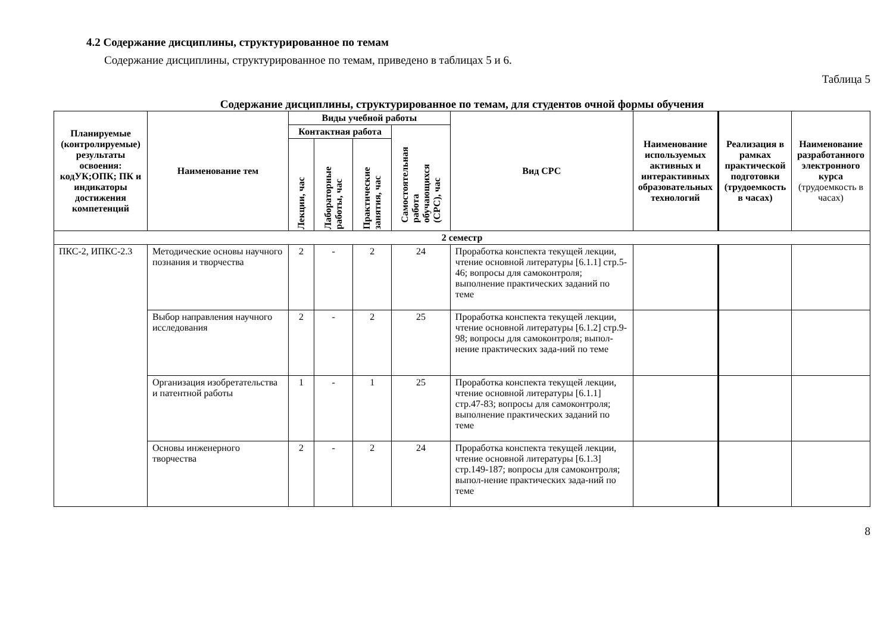4.2 Содержание дисциплины, структурированное по темам
Содержание дисциплины, структурированное по темам, приведено в таблицах 5 и 6.
Таблица 5
Содержание дисциплины, структурированное по темам, для студентов очной формы обучения
| Планируемые (контролируемые) результаты освоения: кодУК;ОПК; ПК и индикаторы достижения компетенций | Наименование тем | Виды учебной работы | | | | Вид СРС | Наименование используемых активных и интерактивных образовательных технологий | Реализация в рамках практической подготовки (трудоемкость в часах) | Наименование разработанного электронного курса (трудоемкость в часах) |
| --- | --- | --- | --- | --- | --- | --- | --- | --- | --- |
| | | Контактная работа | | | Самостоятельная работа обучающихся (СРС), час | | | | |
| | | Лекции, час | Лабораторные работы, час | Практические занятия, час | | | | | |
| 2 семестр | | | | | | | | | |
| ПКС-2, ИПКС-2.3 | Методические основы научного познания и творчества | 2 | - | 2 | 24 | Проработка конспекта текущей лекции, чтение основной литературы [6.1.1] стр.5-46; вопросы для самоконтроля; выполнение практических заданий по теме | | | |
| | Выбор направления научного исследования | 2 | - | 2 | 25 | Проработка конспекта текущей лекции, чтение основной литературы [6.1.2] стр.9-98; вопросы для самоконтроля; выпол-нение практических зада-ний по теме | | | |
| | Организация изобретательства и патентной работы | 1 | - | 1 | 25 | Проработка конспекта текущей лекции, чтение основной литературы [6.1.1] стр.47-83; вопросы для самоконтроля; выполнение практических заданий по теме | | | |
| | Основы инженерного творчества | 2 | - | 2 | 24 | Проработка конспекта текущей лекции, чтение основной литературы [6.1.3] стр.149-187; вопросы для самоконтроля; выпол-нение практических зада-ний по теме | | | |
8